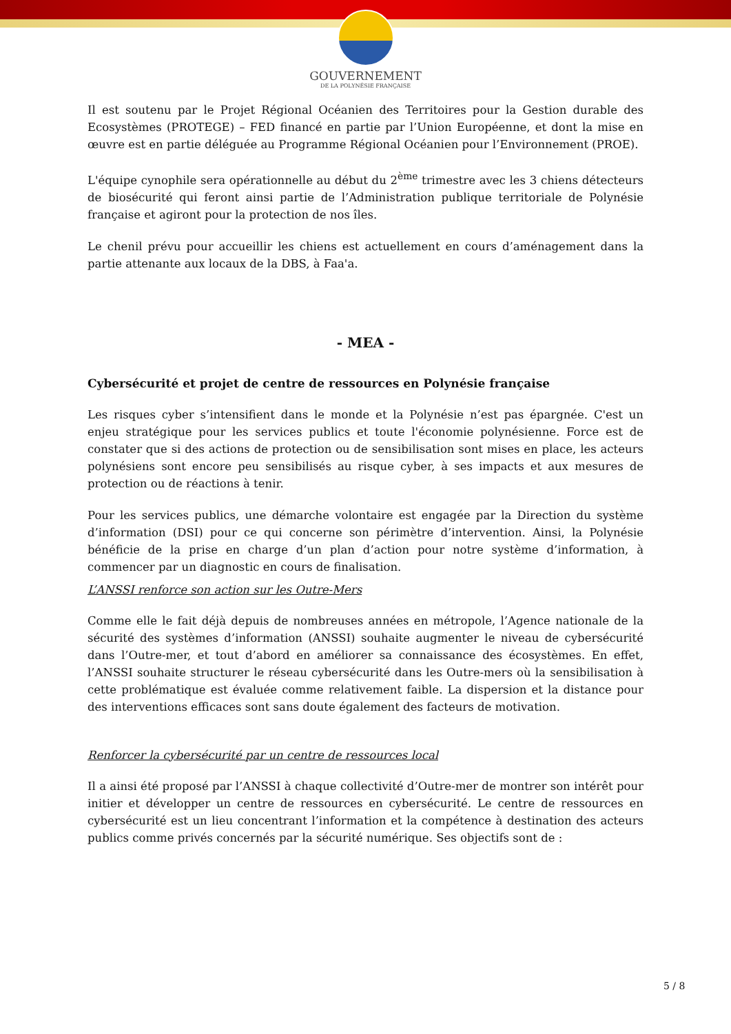GOUVERNEMENT
DE LA POLYNÉSIE FRANÇAISE
Il est soutenu par le Projet Régional Océanien des Territoires pour la Gestion durable des Ecosystèmes (PROTEGE) – FED financé en partie par l’Union Européenne, et dont la mise en œuvre est en partie déléguée au Programme Régional Océanien pour l’Environnement (PROE).
L'équipe cynophile sera opérationnelle au début du 2<sup>ème</sup> trimestre avec les 3 chiens détecteurs de biosécurité qui feront ainsi partie de l’Administration publique territoriale de Polynésie française et agiront pour la protection de nos îles.
Le chenil prévu pour accueillir les chiens est actuellement en cours d’aménagement dans la partie attenante aux locaux de la DBS, à Faa'a.
- MEA -
Cybersécurité et projet de centre de ressources en Polynésie française
Les risques cyber s’intensifient dans le monde et la Polynésie n’est pas épargnée. C'est un enjeu stratégique pour les services publics et toute l'économie polynésienne. Force est de constater que si des actions de protection ou de sensibilisation sont mises en place, les acteurs polynésiens sont encore peu sensibilisés au risque cyber, à ses impacts et aux mesures de protection ou de réactions à tenir.
Pour les services publics, une démarche volontaire est engagée par la Direction du système d’information (DSI) pour ce qui concerne son périmètre d’intervention. Ainsi, la Polynésie bénéficie de la prise en charge d’un plan d’action pour notre système d’information, à commencer par un diagnostic en cours de finalisation.
L’ANSSI renforce son action sur les Outre-Mers
Comme elle le fait déjà depuis de nombreuses années en métropole, l’Agence nationale de la sécurité des systèmes d’information (ANSSI) souhaite augmenter le niveau de cybersécurité dans l’Outre-mer, et tout d’abord en améliorer sa connaissance des écosystèmes. En effet, l’ANSSI souhaite structurer le réseau cybersécurité dans les Outre-mers où la sensibilisation à cette problématique est évaluée comme relativement faible. La dispersion et la distance pour des interventions efficaces sont sans doute également des facteurs de motivation.
Renforcer la cybersécurité par un centre de ressources local
Il a ainsi été proposé par l’ANSSI à chaque collectivité d’Outre-mer de montrer son intérêt pour initier et développer un centre de ressources en cybersécurité. Le centre de ressources en cybersécurité est un lieu concentrant l’information et la compétence à destination des acteurs publics comme privés concernés par la sécurité numérique. Ses objectifs sont de :
5 / 8